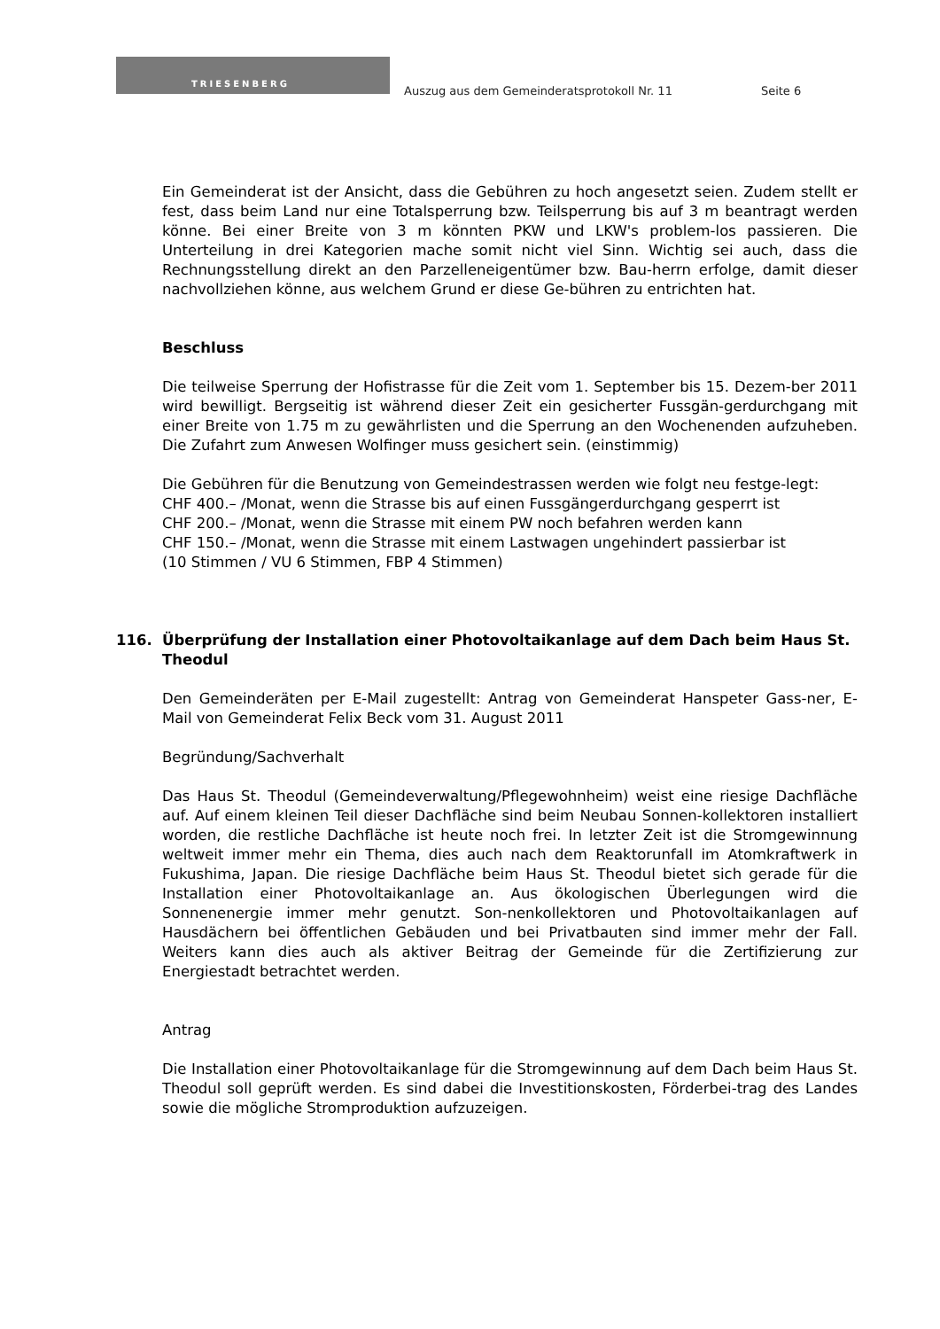TRIESENBERG
Auszug aus dem Gemeinderatsprotokoll Nr. 11
Seite 6
Ein Gemeinderat ist der Ansicht, dass die Gebühren zu hoch angesetzt seien. Zudem stellt er fest, dass beim Land nur eine Totalsperrung bzw. Teilsperrung bis auf 3 m beantragt werden könne. Bei einer Breite von 3 m könnten PKW und LKW's problem-los passieren. Die Unterteilung in drei Kategorien mache somit nicht viel Sinn. Wichtig sei auch, dass die Rechnungsstellung direkt an den Parzelleneigentümer bzw. Bau-herrn erfolge, damit dieser nachvollziehen könne, aus welchem Grund er diese Ge-bühren zu entrichten hat.
Beschluss
Die teilweise Sperrung der Hofistrasse für die Zeit vom 1. September bis 15. Dezem-ber 2011 wird bewilligt. Bergseitig ist während dieser Zeit ein gesicherter Fussgän-gerdurchgang mit einer Breite von 1.75 m zu gewährlisten und die Sperrung an den Wochenenden aufzuheben. Die Zufahrt zum Anwesen Wolfinger muss gesichert sein. (einstimmig)
Die Gebühren für die Benutzung von Gemeindestrassen werden wie folgt neu festge-legt:
CHF 400.– /Monat, wenn die Strasse bis auf einen Fussgängerdurchgang gesperrt ist
CHF 200.– /Monat, wenn die Strasse mit einem PW noch befahren werden kann
CHF 150.– /Monat, wenn die Strasse mit einem Lastwagen ungehindert passierbar ist
(10 Stimmen / VU 6 Stimmen, FBP 4 Stimmen)
116. Überprüfung der Installation einer Photovoltaikanlage auf dem Dach beim Haus St. Theodul
Den Gemeinderäten per E-Mail zugestellt: Antrag von Gemeinderat Hanspeter Gass-ner, E-Mail von Gemeinderat Felix Beck vom 31. August 2011
Begründung/Sachverhalt
Das Haus St. Theodul (Gemeindeverwaltung/Pflegewohnheim) weist eine riesige Dachfläche auf. Auf einem kleinen Teil dieser Dachfläche sind beim Neubau Sonnen-kollektoren installiert worden, die restliche Dachfläche ist heute noch frei. In letzter Zeit ist die Stromgewinnung weltweit immer mehr ein Thema, dies auch nach dem Reaktorunfall im Atomkraftwerk in Fukushima, Japan. Die riesige Dachfläche beim Haus St. Theodul bietet sich gerade für die Installation einer Photovoltaikanlage an. Aus ökologischen Überlegungen wird die Sonnenenergie immer mehr genutzt. Son-nenkollektoren und Photovoltaikanlagen auf Hausdächern bei öffentlichen Gebäuden und bei Privatbauten sind immer mehr der Fall. Weiters kann dies auch als aktiver Beitrag der Gemeinde für die Zertifizierung zur Energiestadt betrachtet werden.
Antrag
Die Installation einer Photovoltaikanlage für die Stromgewinnung auf dem Dach beim Haus St. Theodul soll geprüft werden. Es sind dabei die Investitionskosten, Förderbei-trag des Landes sowie die mögliche Stromproduktion aufzuzeigen.